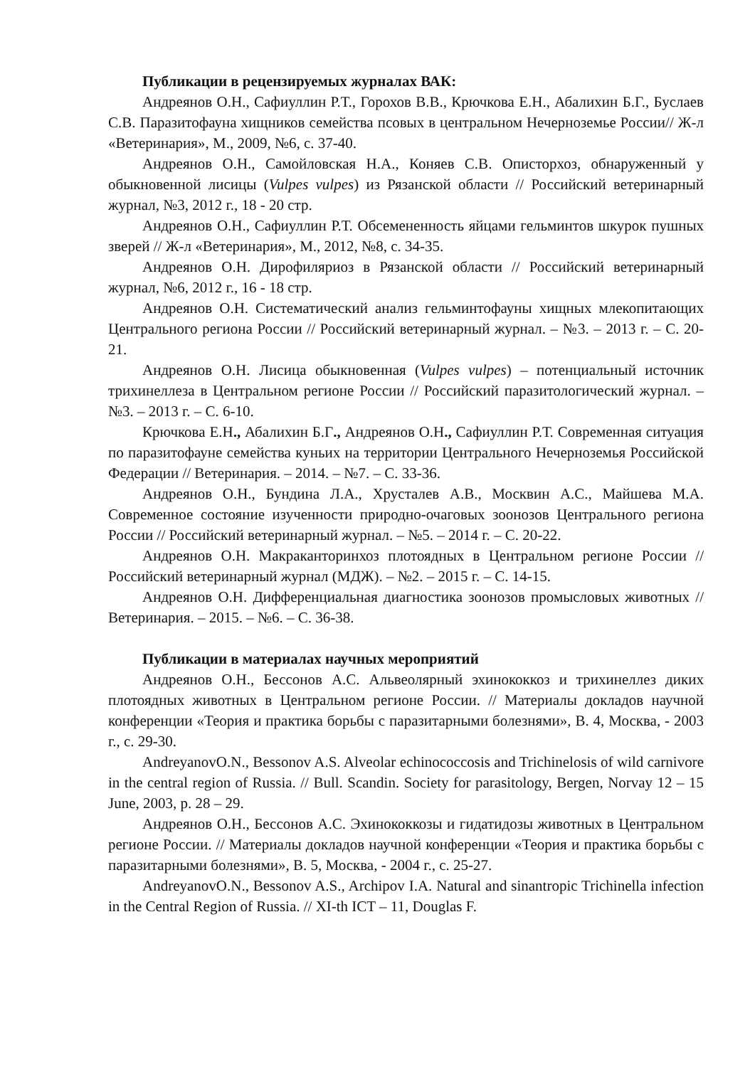Публикации в рецензируемых журналах ВАК:
Андреянов О.Н., Сафиуллин Р.Т., Горохов В.В., Крючкова Е.Н., Абалихин Б.Г., Буслаев С.В. Паразитофауна хищников семейства псовых в центральном Нечерноземье России// Ж-л «Ветеринария», М., 2009, №6, с. 37-40.
Андреянов О.Н., Самойловская Н.А., Коняев С.В. Описторхоз, обнаруженный у обыкновенной лисицы (Vulpes vulpes) из Рязанской области // Российский ветеринарный журнал, №3, 2012 г., 18 - 20 стр.
Андреянов О.Н., Сафиуллин Р.Т. Обсемененность яйцами гельминтов шкурок пушных зверей // Ж-л «Ветеринария», М., 2012, №8, с. 34-35.
Андреянов О.Н. Дирофиляриоз в Рязанской области // Российский ветеринарный журнал, №6, 2012 г., 16 - 18 стр.
Андреянов О.Н. Систематический анализ гельминтофауны хищных млекопитающих Центрального региона России // Российский ветеринарный журнал. – №3. – 2013 г. – С. 20-21.
Андреянов О.Н. Лисица обыкновенная (Vulpes vulpes) – потенциальный источник трихинеллеза в Центральном регионе России // Российский паразитологический журнал. – №3. – 2013 г. – С. 6-10.
Крючкова Е.Н., Абалихин Б.Г., Андреянов О.Н., Сафиуллин Р.Т. Современная ситуация по паразитофауне семейства куньих на территории Центрального Нечерноземья Российской Федерации // Ветеринария. – 2014. – №7. – С. 33-36.
Андреянов О.Н., Бундина Л.А., Хрусталев А.В., Москвин А.С., Майшева М.А. Современное состояние изученности природно-очаговых зоонозов Центрального региона России // Российский ветеринарный журнал. – №5. – 2014 г. – С. 20-22.
Андреянов О.Н. Макраканторинхоз плотоядных в Центральном регионе России // Российский ветеринарный журнал (МДЖ). – №2. – 2015 г. – С. 14-15.
Андреянов О.Н. Дифференциальная диагностика зоонозов промысловых животных // Ветеринария. – 2015. – №6. – С. 36-38.
Публикации в материалах научных мероприятий
Андреянов О.Н., Бессонов А.С. Альвеолярный эхинококкоз и трихинеллез диких плотоядных животных в Центральном регионе России. // Материалы докладов научной конференции «Теория и практика борьбы с паразитарными болезнями», В. 4, Москва, - 2003 г., с. 29-30.
AndreyanovO.N., Bessonov A.S. Alveolar echinococcosis and Trichinelosis of wild carnivore in the central region of Russia. // Bull. Scandin. Society for parasitology, Bergen, Norvay 12 – 15 June, 2003, p. 28 – 29.
Андреянов О.Н., Бессонов А.С. Эхинококкозы и гидатидозы животных в Центральном регионе России. // Материалы докладов научной конференции «Теория и практика борьбы с паразитарными болезнями», В. 5, Москва, - 2004 г., с. 25-27.
AndreyanovO.N., Bessonov A.S., Archipov I.A. Natural and sinantropic Trichinella infection in the Central Region of Russia. // XI-th ICT – 11, Douglas F.